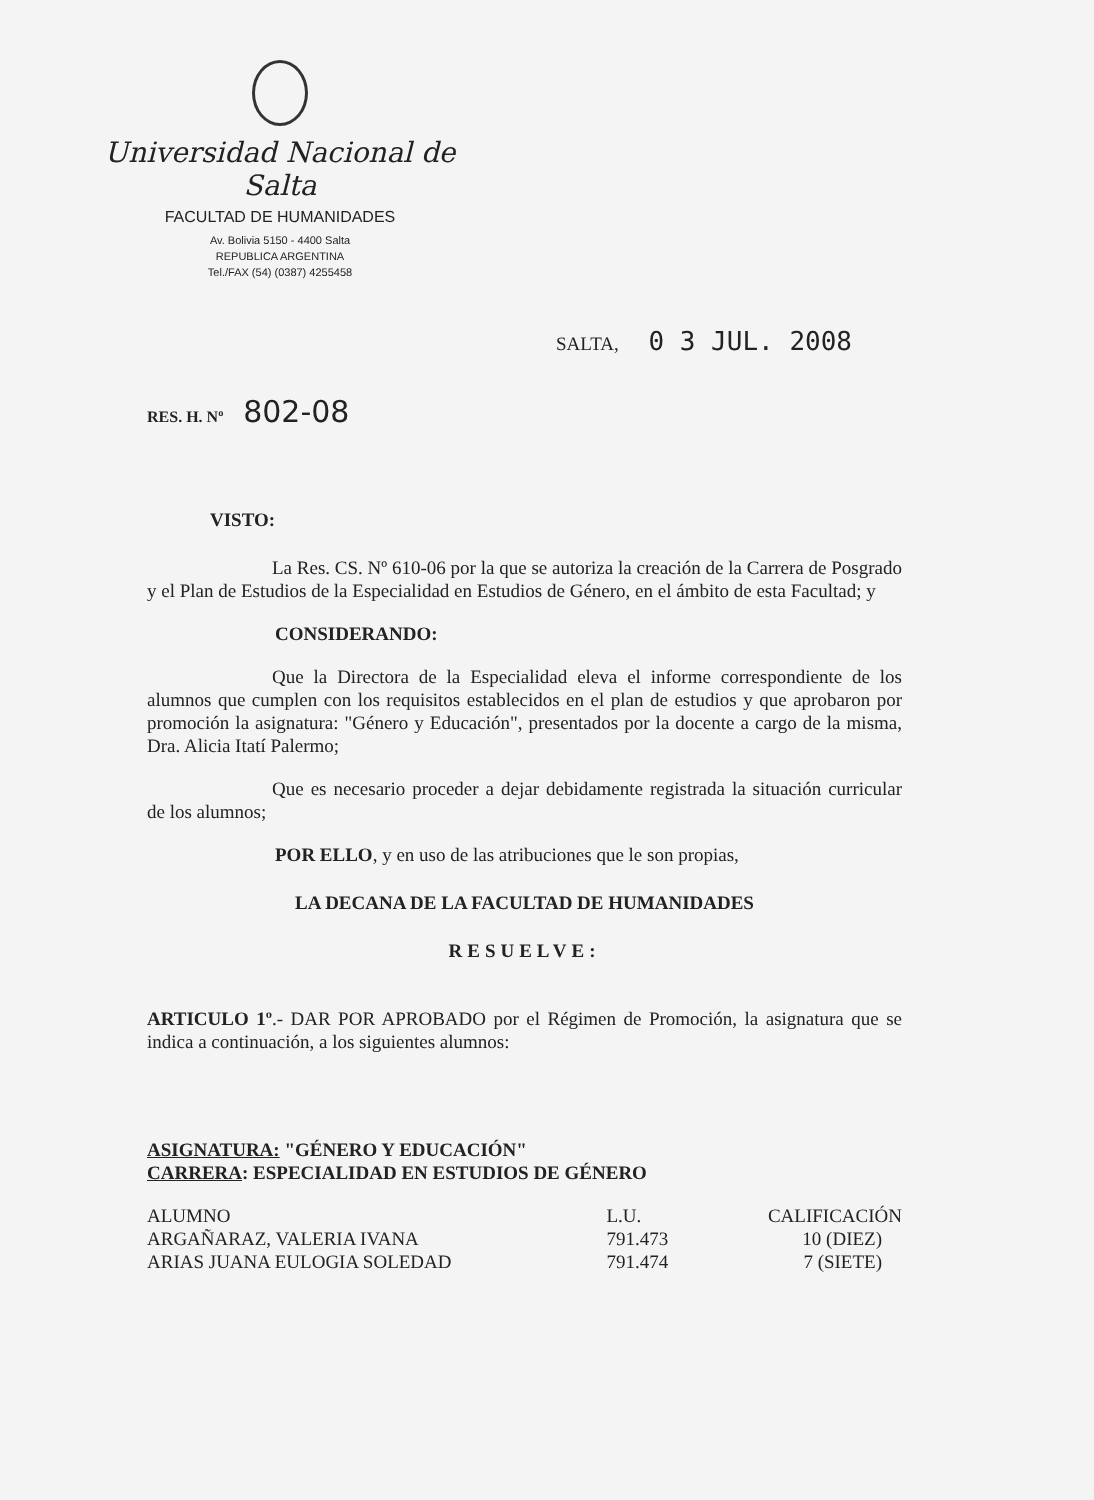Universidad Nacional de Salta
FACULTAD DE HUMANIDADES
Av. Bolivia 5150 - 4400 Salta
REPUBLICA ARGENTINA
Tel./FAX (54) (0387) 4255458
SALTA, 0 3 JUL. 2008
RES. H. Nº 802-08
VISTO:
La Res. CS. Nº 610-06 por la que se autoriza la creación de la Carrera de Posgrado y el Plan de Estudios de la Especialidad en Estudios de Género, en el ámbito de esta Facultad; y
CONSIDERANDO:
Que la Directora de la Especialidad eleva el informe correspondiente de los alumnos que cumplen con los requisitos establecidos en el plan de estudios y que aprobaron por promoción la asignatura: "Género y Educación", presentados por la docente a cargo de la misma, Dra. Alicia Itatí Palermo;
Que es necesario proceder a dejar debidamente registrada la situación curricular de los alumnos;
POR ELLO, y en uso de las atribuciones que le son propias,
LA DECANA DE LA FACULTAD DE HUMANIDADES
RESUELVE:
ARTICULO 1º.- DAR POR APROBADO por el Régimen de Promoción, la asignatura que se indica a continuación, a los siguientes alumnos:
ASIGNATURA: "GÉNERO Y EDUCACIÓN"
CARRERA: ESPECIALIDAD EN ESTUDIOS DE GÉNERO
| ALUMNO | L.U. | CALIFICACIÓN |
| ARGAÑARAZ, VALERIA IVANA | 791.473 | 10 (DIEZ) |
| ARIAS JUANA EULOGIA SOLEDAD | 791.474 | 7 (SIETE) |